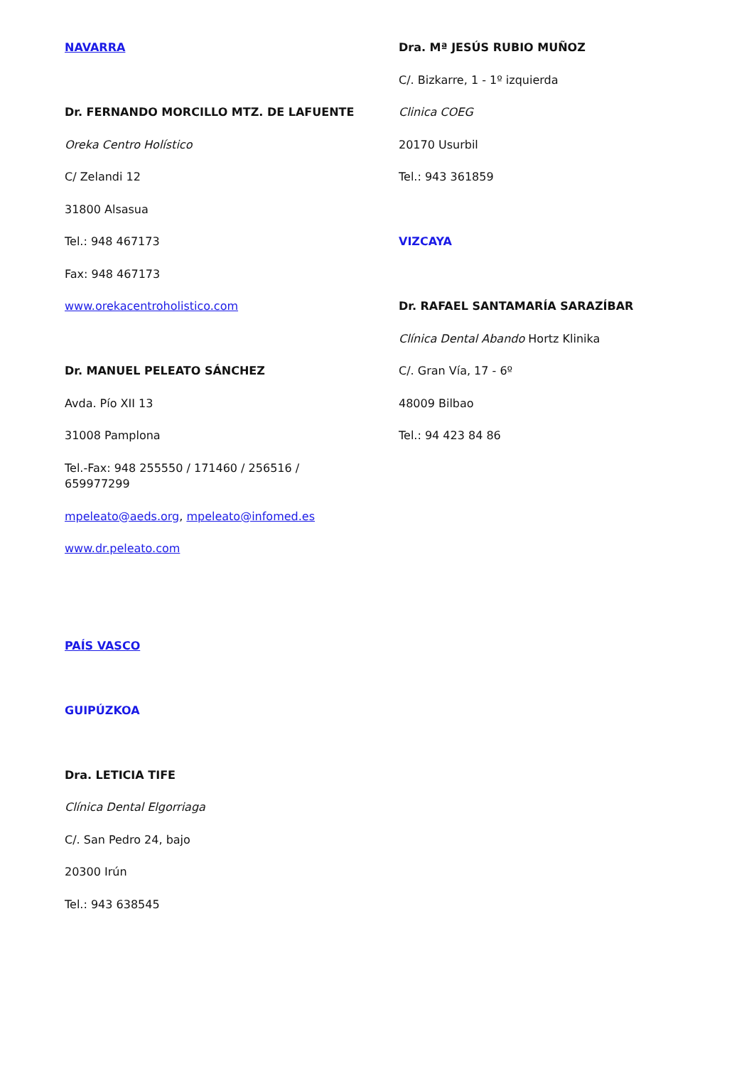NAVARRA
Dr. FERNANDO MORCILLO MTZ. DE LAFUENTE
Oreka Centro Holístico
C/ Zelandi 12
31800 Alsasua
Tel.: 948 467173
Fax: 948 467173
www.orekacentroholistico.com
Dr. MANUEL PELEATO SÁNCHEZ
Avda. Pío XII 13
31008 Pamplona
Tel.-Fax: 948 255550 / 171460 / 256516 /
659977299
mpeleato@aeds.org, mpeleato@infomed.es
www.dr.peleato.com
PAÍS VASCO
GUIPÚZKOA
Dra. LETICIA TIFE
Clínica Dental Elgorriaga
C/. San Pedro 24, bajo
20300 Irún
Tel.: 943 638545
Dra. Mª JESÚS RUBIO MUÑOZ
C/. Bizkarre, 1 - 1º izquierda
Clinica COEG
20170 Usurbil
Tel.: 943 361859
VIZCAYA
Dr. RAFAEL SANTAMARÍA SARAZÍBAR
Clínica Dental Abando Hortz Klinika
C/. Gran Vía, 17 - 6º
48009 Bilbao
Tel.: 94 423 84 86